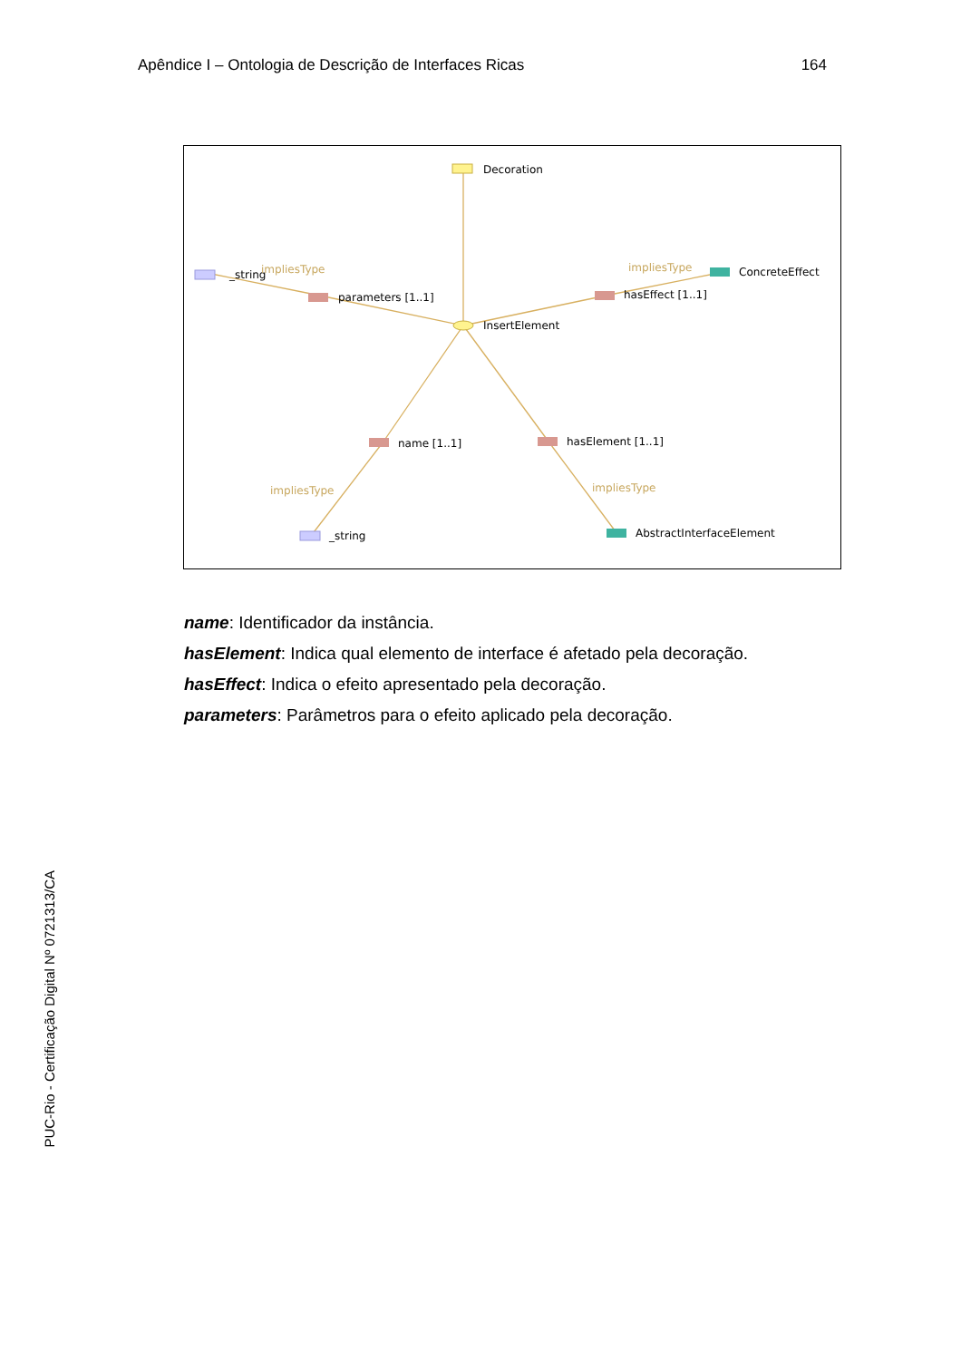Apêndice I – Ontologia de Descrição de Interfaces Ricas 164
Decoration
InsertElement
_string
impliesType
parameters [1..1]
hasEffect [1..1]
impliesType
ConcreteEffect
name [1..1]
hasElement [1..1]
impliesType
impliesType
_string
AbstractInterfaceElement
name: Identificador da instância.
hasElement: Indica qual elemento de interface é afetado pela decoração.
hasEffect: Indica o efeito apresentado pela decoração.
parameters: Parâmetros para o efeito aplicado pela decoração.
PUC-Rio - Certificação Digital Nº 0721313/CA